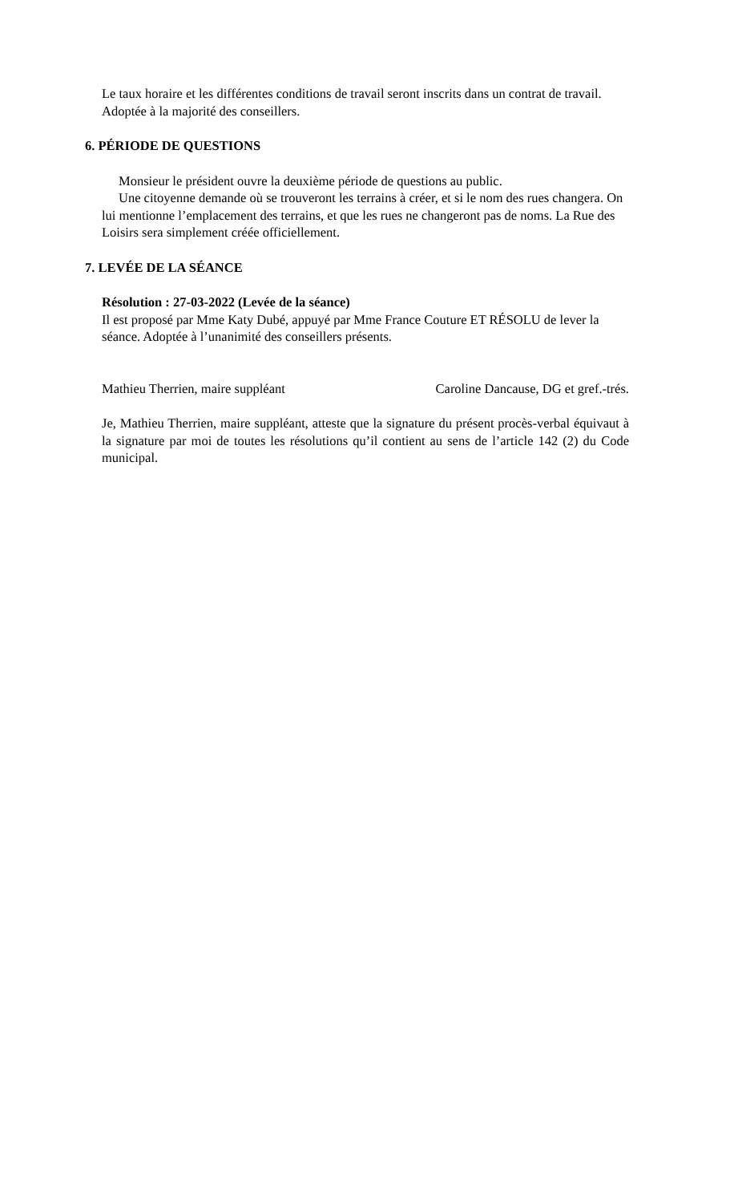Le taux horaire et les différentes conditions de travail seront inscrits dans un contrat de travail.
Adoptée à la majorité des conseillers.
6. PÉRIODE DE QUESTIONS
Monsieur le président ouvre la deuxième période de questions au public.
Une citoyenne demande où se trouveront les terrains à créer, et si le nom des rues changera. On lui mentionne l’emplacement des terrains, et que les rues ne changeront pas de noms. La Rue des Loisirs sera simplement créée officiellement.
7. LEVÉE DE LA SÉANCE
Résolution : 27-03-2022 (Levée de la séance)
Il est proposé par Mme Katy Dubé, appuyé par Mme France Couture ET RÉSOLU de lever la séance. Adoptée à l’unanimité des conseillers présents.
Mathieu Therrien, maire suppléant Caroline Dancause, DG et gref.-trés.
Je, Mathieu Therrien, maire suppléant, atteste que la signature du présent procès-verbal équivaut à la signature par moi de toutes les résolutions qu’il contient au sens de l’article 142 (2) du Code municipal.